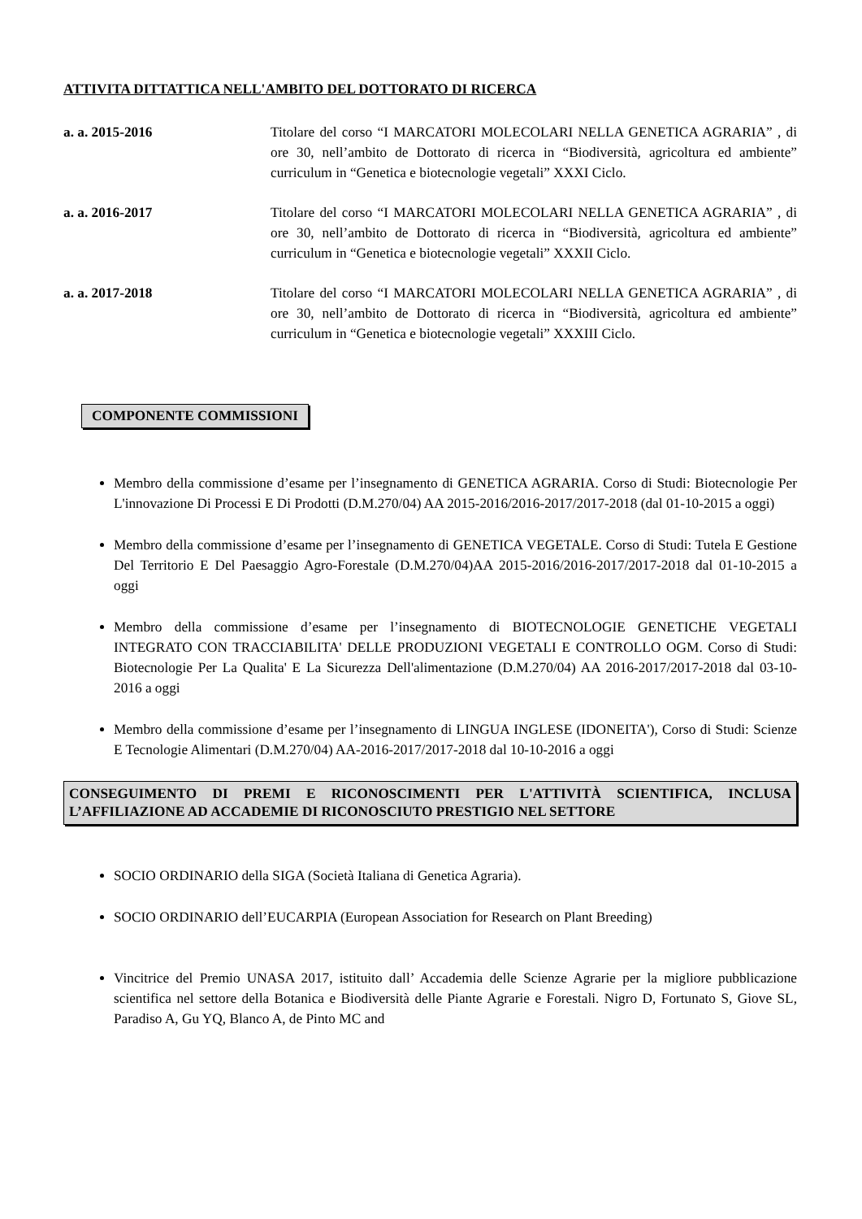ATTIVITA DITTATTICA NELL'AMBITO DEL DOTTORATO DI RICERCA
a. a. 2015-2016 Titolare del corso “I MARCATORI MOLECOLARI NELLA GENETICA AGRARIA” , di ore 30, nell’ambito de Dottorato di ricerca in “Biodiversità, agricoltura ed ambiente” curriculum in “Genetica e biotecnologie vegetali” XXXI Ciclo.
a. a. 2016-2017 Titolare del corso “I MARCATORI MOLECOLARI NELLA GENETICA AGRARIA” , di ore 30, nell’ambito de Dottorato di ricerca in “Biodiversità, agricoltura ed ambiente” curriculum in “Genetica e biotecnologie vegetali” XXXII Ciclo.
a. a. 2017-2018 Titolare del corso “I MARCATORI MOLECOLARI NELLA GENETICA AGRARIA” , di ore 30, nell’ambito de Dottorato di ricerca in “Biodiversità, agricoltura ed ambiente” curriculum in “Genetica e biotecnologie vegetali” XXXIII Ciclo.
COMPONENTE COMMISSIONI
Membro della commissione d’esame per l’insegnamento di GENETICA AGRARIA. Corso di Studi: Biotecnologie Per L'innovazione Di Processi E Di Prodotti (D.M.270/04) AA 2015-2016/2016-2017/2017-2018 (dal 01-10-2015 a oggi)
Membro della commissione d’esame per l’insegnamento di GENETICA VEGETALE. Corso di Studi: Tutela E Gestione Del Territorio E Del Paesaggio Agro-Forestale (D.M.270/04)AA 2015-2016/2016-2017/2017-2018 dal 01-10-2015 a oggi
Membro della commissione d’esame per l’insegnamento di BIOTECNOLOGIE GENETICHE VEGETALI INTEGRATO CON TRACCIABILITA' DELLE PRODUZIONI VEGETALI E CONTROLLO OGM. Corso di Studi: Biotecnologie Per La Qualita' E La Sicurezza Dell'alimentazione (D.M.270/04) AA 2016-2017/2017-2018 dal 03-10-2016 a oggi
Membro della commissione d’esame per l’insegnamento di LINGUA INGLESE (IDONEITA'), Corso di Studi: Scienze E Tecnologie Alimentari (D.M.270/04) AA-2016-2017/2017-2018 dal 10-10-2016 a oggi
CONSEGUIMENTO DI PREMI E RICONOSCIMENTI PER L'ATTIVITÀ SCIENTIFICA, INCLUSA L’AFFILIAZIONE AD ACCADEMIE DI RICONOSCIUTO PRESTIGIO NEL SETTORE
SOCIO ORDINARIO della SIGA (Società Italiana di Genetica Agraria).
SOCIO ORDINARIO dell’EUCARPIA (European Association for Research on Plant Breeding)
Vincitrice del Premio UNASA 2017, istituito dall’ Accademia delle Scienze Agrarie per la migliore pubblicazione scientifica nel settore della Botanica e Biodiversità delle Piante Agrarie e Forestali. Nigro D, Fortunato S, Giove SL, Paradiso A, Gu YQ, Blanco A, de Pinto MC and